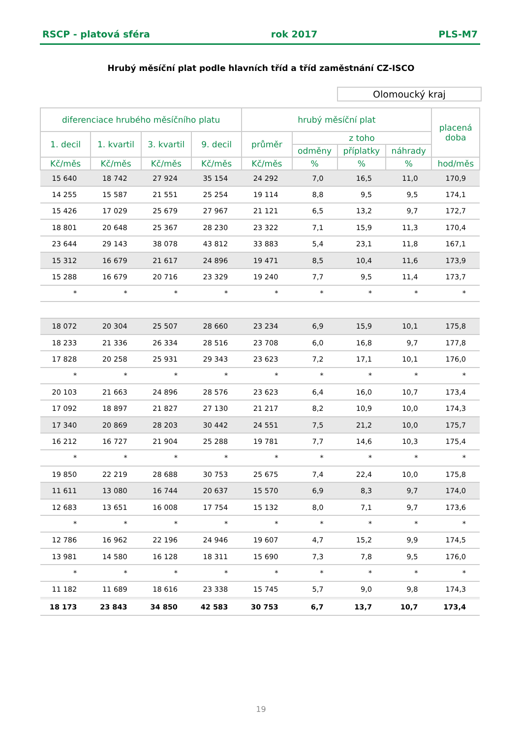RSCP - platová sféra rok 2017 PLS-M7
Hrubý měsíční plat podle hlavních tříd a tříd zaměstnání CZ-ISCO
Olomoucký kraj
| diferenciace hrubého měsíčního platu | | | | hrubý měsíční plat | | | | placená doba |
| --- | --- | --- | --- | --- | --- | --- | --- | --- |
| 1. decil | 1. kvartil | 3. kvartil | 9. decil | průměr | z toho | | | |
| | | | | | odměny | příplatky | náhrady | |
| Kč/měs | Kč/měs | Kč/měs | Kč/měs | Kč/měs | % | % | % | hod/měs |
| 15 640 | 18 742 | 27 924 | 35 154 | 24 292 | 7,0 | 16,5 | 11,0 | 170,9 |
| 14 255 | 15 587 | 21 551 | 25 254 | 19 114 | 8,8 | 9,5 | 9,5 | 174,1 |
| 15 426 | 17 029 | 25 679 | 27 967 | 21 121 | 6,5 | 13,2 | 9,7 | 172,7 |
| 18 801 | 20 648 | 25 367 | 28 230 | 23 322 | 7,1 | 15,9 | 11,3 | 170,4 |
| 23 644 | 29 143 | 38 078 | 43 812 | 33 883 | 5,4 | 23,1 | 11,8 | 167,1 |
| 15 312 | 16 679 | 21 617 | 24 896 | 19 471 | 8,5 | 10,4 | 11,6 | 173,9 |
| 15 288 | 16 679 | 20 716 | 23 329 | 19 240 | 7,7 | 9,5 | 11,4 | 173,7 |
| * | * | * | * | * | * | * | * | * |
| 18 072 | 20 304 | 25 507 | 28 660 | 23 234 | 6,9 | 15,9 | 10,1 | 175,8 |
| 18 233 | 21 336 | 26 334 | 28 516 | 23 708 | 6,0 | 16,8 | 9,7 | 177,8 |
| 17 828 | 20 258 | 25 931 | 29 343 | 23 623 | 7,2 | 17,1 | 10,1 | 176,0 |
| * | * | * | * | * | * | * | * | * |
| 20 103 | 21 663 | 24 896 | 28 576 | 23 623 | 6,4 | 16,0 | 10,7 | 173,4 |
| 17 092 | 18 897 | 21 827 | 27 130 | 21 217 | 8,2 | 10,9 | 10,0 | 174,3 |
| 17 340 | 20 869 | 28 203 | 30 442 | 24 551 | 7,5 | 21,2 | 10,0 | 175,7 |
| 16 212 | 16 727 | 21 904 | 25 288 | 19 781 | 7,7 | 14,6 | 10,3 | 175,4 |
| * | * | * | * | * | * | * | * | * |
| 19 850 | 22 219 | 28 688 | 30 753 | 25 675 | 7,4 | 22,4 | 10,0 | 175,8 |
| 11 611 | 13 080 | 16 744 | 20 637 | 15 570 | 6,9 | 8,3 | 9,7 | 174,0 |
| 12 683 | 13 651 | 16 008 | 17 754 | 15 132 | 8,0 | 7,1 | 9,7 | 173,6 |
| * | * | * | * | * | * | * | * | * |
| 12 786 | 16 962 | 22 196 | 24 946 | 19 607 | 4,7 | 15,2 | 9,9 | 174,5 |
| 13 981 | 14 580 | 16 128 | 18 311 | 15 690 | 7,3 | 7,8 | 9,5 | 176,0 |
| * | * | * | * | * | * | * | * | * |
| 11 182 | 11 689 | 18 616 | 23 338 | 15 745 | 5,7 | 9,0 | 9,8 | 174,3 |
| 18 173 | 23 843 | 34 850 | 42 583 | 30 753 | 6,7 | 13,7 | 10,7 | 173,4 |
19